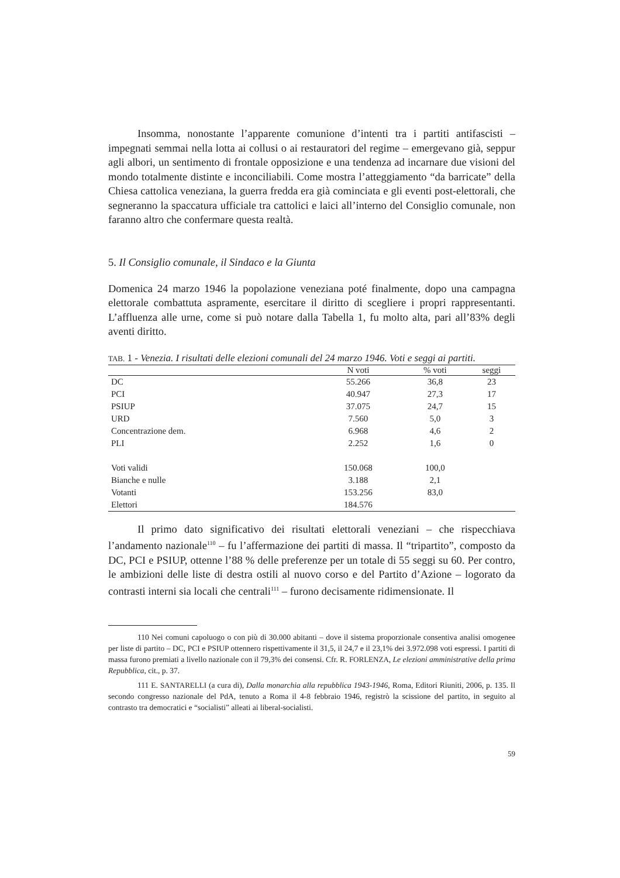Insomma, nonostante l’apparente comunione d’intenti tra i partiti antifascisti – impegnati semmai nella lotta ai collusi o ai restauratori del regime – emergevano già, seppur agli albori, un sentimento di frontale opposizione e una tendenza ad incarnare due visioni del mondo totalmente distinte e inconciliabili. Come mostra l’atteggiamento “da barricate” della Chiesa cattolica veneziana, la guerra fredda era già cominciata e gli eventi post-elettorali, che segneranno la spaccatura ufficiale tra cattolici e laici all’interno del Consiglio comunale, non faranno altro che confermare questa realtà.
5. Il Consiglio comunale, il Sindaco e la Giunta
Domenica 24 marzo 1946 la popolazione veneziana poté finalmente, dopo una campagna elettorale combattuta aspramente, esercitare il diritto di scegliere i propri rappresentanti. L’affluenza alle urne, come si può notare dalla Tabella 1, fu molto alta, pari all’83% degli aventi diritto.
TAB. 1 - Venezia. I risultati delle elezioni comunali del 24 marzo 1946. Voti e seggi ai partiti.
| | N voti | % voti | seggi |
| --- | --- | --- | --- |
| DC | 55.266 | 36,8 | 23 |
| PCI | 40.947 | 27,3 | 17 |
| PSIUP | 37.075 | 24,7 | 15 |
| URD | 7.560 | 5,0 | 3 |
| Concentrazione dem. | 6.968 | 4,6 | 2 |
| PLI | 2.252 | 1,6 | 0 |
| Voti validi | 150.068 | 100,0 | |
| Bianche e nulle | 3.188 | 2,1 | |
| Votanti | 153.256 | 83,0 | |
| Elettori | 184.576 | | |
Il primo dato significativo dei risultati elettorali veneziani – che rispecchiava l’andamento nazionale<sup>110</sup> – fu l’affermazione dei partiti di massa. Il “tripartito”, composto da DC, PCI e PSIUP, ottenne l’88 % delle preferenze per un totale di 55 seggi su 60. Per contro, le ambizioni delle liste di destra ostili al nuovo corso e del Partito d’Azione – logorato da contrasti interni sia locali che centrali<sup>111</sup> – furono decisamente ridimensionate. Il
110 Nei comuni capoluogo o con più di 30.000 abitanti – dove il sistema proporzionale consentiva analisi omogenee per liste di partito – DC, PCI e PSIUP ottennero rispettivamente il 31,5, il 24,7 e il 23,1% dei 3.972.098 voti espressi. I partiti di massa furono premiati a livello nazionale con il 79,3% dei consensi. Cfr. R. FORLENZA, Le elezioni amministrative della prima Repubblica, cit., p. 37.
111 E. SANTARELLI (a cura di), Dalla monarchia alla repubblica 1943-1946, Roma, Editori Riuniti, 2006, p. 135. Il secondo congresso nazionale del PdA, tenuto a Roma il 4-8 febbraio 1946, registrò la scissione del partito, in seguito al contrasto tra democratici e “socialisti” alleati ai liberal-socialisti.
59